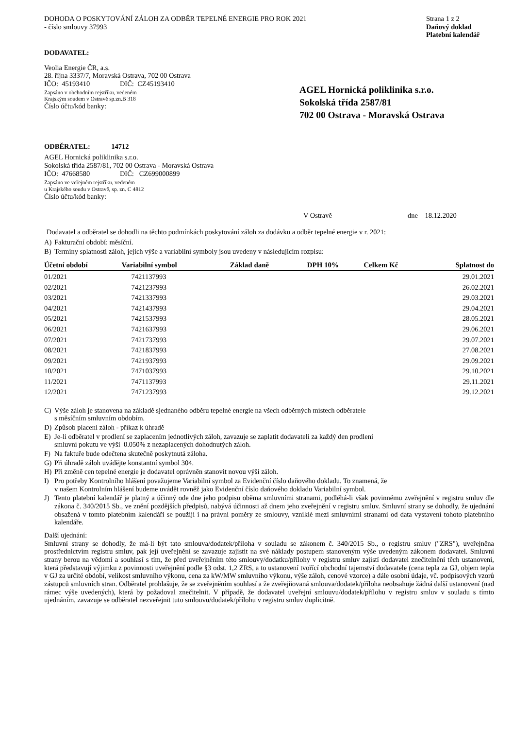DOHODA O POSKYTOVÁNÍ ZÁLOH ZA ODBĚR TEPELNÉ ENERGIE PRO ROK 2021
- číslo smlouvy 37993
Strana 1 z 2
Daňový doklad
Platební kalendář
DODAVATEL:
Veolia Energie ČR, a.s.
28. října 3337/7, Moravská Ostrava, 702 00 Ostrava
IČO: 45193410 DIČ: CZ45193410
Zapsáno v obchodním rejstříku, vedeném
Krajským soudem v Ostravě sp.zn.B 318
Číslo účtu/kód banky:
AGEL Hornická poliklinika s.r.o.
Sokolská třída 2587/81
702 00 Ostrava - Moravská Ostrava
ODBĚRATEL: 14712
AGEL Hornická poliklinika s.r.o.
Sokolská třída 2587/81, 702 00 Ostrava - Moravská Ostrava
IČO: 47668580 DIČ: CZ699000899
Zapsáno ve veřejném rejstříku, vedeném
u Krajského soudu v Ostravě, sp. zn. C 4812
Číslo účtu/kód banky:
V Ostravě dne 18.12.2020
Dodavatel a odběratel se dohodli na těchto podmínkách poskytování záloh za dodávku a odběr tepelné energie v r. 2021:
A) Fakturační období: měsíční.
B) Termíny splatnosti záloh, jejich výše a variabilní symboly jsou uvedeny v následujícím rozpisu:
| Účetní období | Variabilní symbol | Základ daně | DPH 10% | Celkem Kč | Splatnost do |
| --- | --- | --- | --- | --- | --- |
| 01/2021 | 7421137993 | | | | 29.01.2021 |
| 02/2021 | 7421237993 | | | | 26.02.2021 |
| 03/2021 | 7421337993 | | | | 29.03.2021 |
| 04/2021 | 7421437993 | | | | 29.04.2021 |
| 05/2021 | 7421537993 | | | | 28.05.2021 |
| 06/2021 | 7421637993 | | | | 29.06.2021 |
| 07/2021 | 7421737993 | | | | 29.07.2021 |
| 08/2021 | 7421837993 | | | | 27.08.2021 |
| 09/2021 | 7421937993 | | | | 29.09.2021 |
| 10/2021 | 7471037993 | | | | 29.10.2021 |
| 11/2021 | 7471137993 | | | | 29.11.2021 |
| 12/2021 | 7471237993 | | | | 29.12.2021 |
C) Výše záloh je stanovena na základě sjednaného odběru tepelné energie na všech odběrných místech odběratele
s měsíčním smluvním obdobím.
D) Způsob placení záloh - příkaz k úhradě
E) Je-li odběratel v prodlení se zaplacením jednotlivých záloh, zavazuje se zaplatit dodavateli za každý den prodlení
smluvní pokutu ve výši 0.050% z nezaplacených dohodnutých záloh.
F) Na faktuře bude odečtena skutečně poskytnutá záloha.
G) Při úhradě záloh uvádějte konstantní symbol 304.
H) Při změně cen tepelné energie je dodavatel oprávněn stanovit novou výši záloh.
I) Pro potřeby Kontrolního hlášení považujeme Variabilní symbol za Evidenční číslo daňového dokladu. To znamená, že
v našem Kontrolním hlášení budeme uvádět rovněž jako Evidenční číslo daňového dokladu Variabilní symbol.
J) Tento platební kalendář je platný a účinný ode dne jeho podpisu oběma smluvními stranami, podléhá-li však povinnému zveřejnění v registru smluv dle zákona č. 340/2015 Sb., ve znění pozdějších předpisů, nabývá účinnosti až dnem jeho zveřejnění v registru smluv. Smluvní strany se dohodly, že ujednání obsažená v tomto platebním kalendáři se použijí i na právní poměry ze smlouvy, vzniklé mezi smluvními stranami od data vystavení tohoto platebního kalendáře.
Další ujednání:
Smluvní strany se dohodly, že má-li být tato smlouva/dodatek/příloha v souladu se zákonem č. 340/2015 Sb., o registru smluv ("ZRS"), uveřejněna prostřednictvím registru smluv, pak její uveřejnění se zavazuje zajistit na své náklady postupem stanoveným výše uvedeným zákonem dodavatel. Smluvní strany berou na vědomí a souhlasí s tím, že před uveřejněním této smlouvy/dodatku/přílohy v registru smluv zajistí dodavatel znečitelnění těch ustanovení, která představují výjimku z povinnosti uveřejnění podle §3 odst. 1,2 ZRS, a to ustanovení tvořící obchodní tajemství dodavatele (cena tepla za GJ, objem tepla v GJ za určité období, velikost smluvního výkonu, cena za kW/MW smluvního výkonu, výše záloh, cenové vzorce) a dále osobní údaje, vč. podpisových vzorů zástupců smluvních stran. Odběratel prohlašuje, že se zveřejněním souhlasí a že zveřejňovaná smlouva/dodatek/příloha neobsahuje žádná další ustanovení (nad rámec výše uvedených), která by požadoval znečitelnit. V případě, že dodavatel uveřejní smlouvu/dodatek/přílohu v registru smluv v souladu s tímto ujednáním, zavazuje se odběratel nezveřejnit tuto smlouvu/dodatek/přílohu v registru smluv duplicitně.